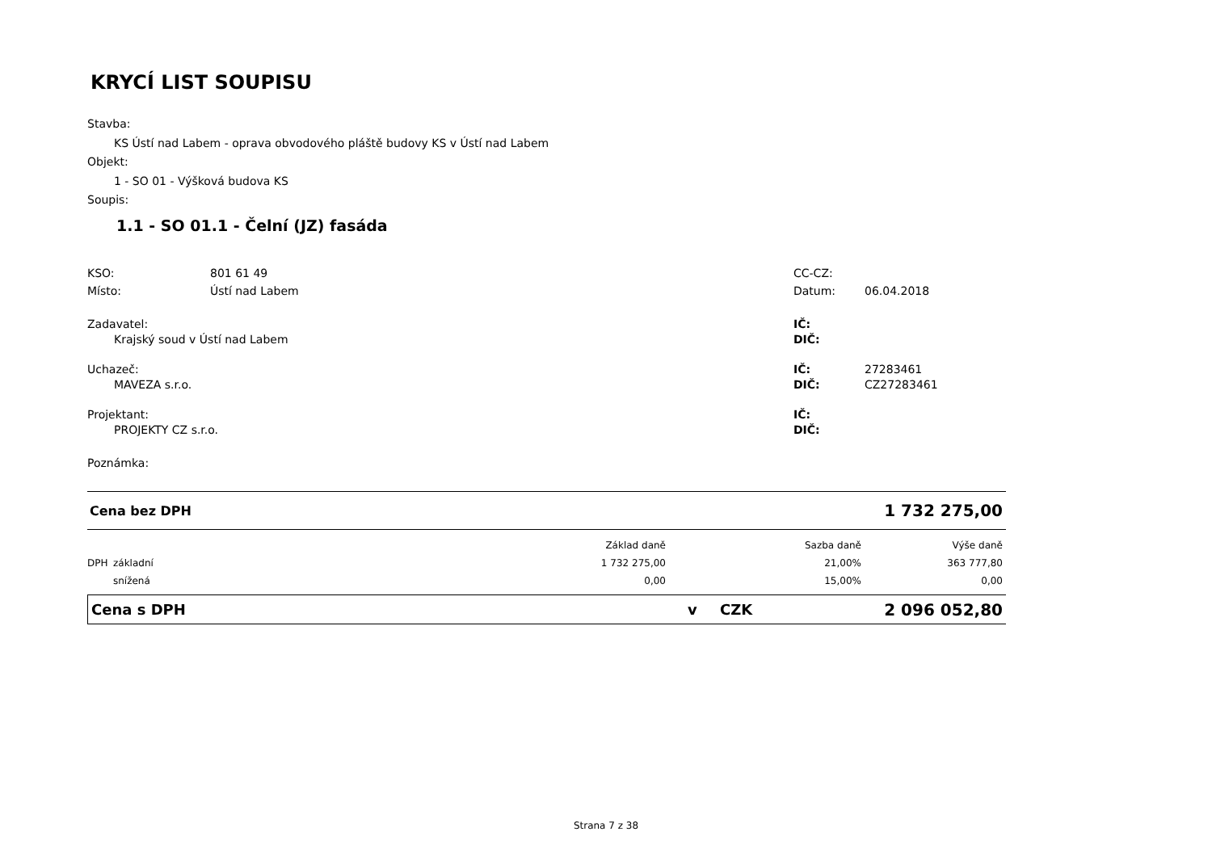KRYCÍ LIST SOUPISU
Stavba:
KS Ústí nad Labem - oprava obvodového pláště budovy KS v Ústí nad Labem
Objekt:
1 - SO 01 - Výšková budova KS
Soupis:
1.1 - SO 01.1 - Čelní (JZ) fasáda
| KSO: | 801 61 49 | CC-CZ: | |
| Místo: | Ústí nad Labem | Datum: | 06.04.2018 |
| Zadavatel: | | IČ: | |
| Krajský soud v Ústí nad Labem | | DIČ: | |
| Uchazeč: | | IČ: | 27283461 |
| MAVEZA s.r.o. | | DIČ: | CZ27283461 |
| Projektant: | | IČ: | |
| PROJEKTY CZ s.r.o. | | DIČ: | |
| Poznámka: | | | |
| Cena bez DPH | 1 732 275,00 |
| | | Základ daně | Sazba daně | Výše daně |
| DPH | základní | 1 732 275,00 | 21,00% | 363 777,80 |
| | snížená | 0,00 | 15,00% | 0,00 |
| Cena s DPH | v | CZK | 2 096 052,80 |
Strana 7 z 38